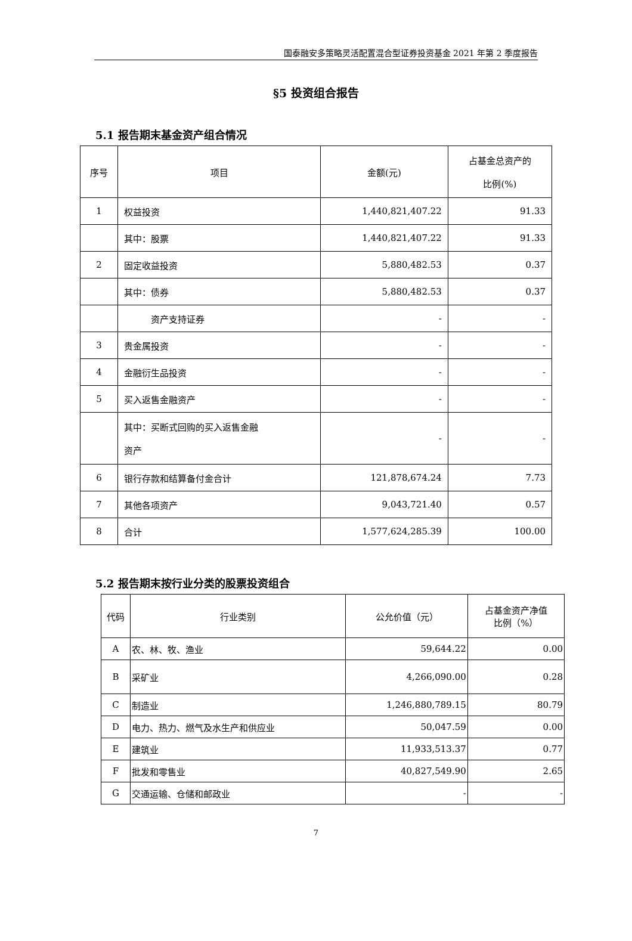国泰融安多策略灵活配置混合型证券投资基金 2021 年第 2 季度报告
§5 投资组合报告
5.1 报告期末基金资产组合情况
| 序号 | 项目 | 金额(元) | 占基金总资产的 比例(%) |
| --- | --- | --- | --- |
| 1 | 权益投资 | 1,440,821,407.22 | 91.33 |
| | 其中：股票 | 1,440,821,407.22 | 91.33 |
| 2 | 固定收益投资 | 5,880,482.53 | 0.37 |
| | 其中：债券 | 5,880,482.53 | 0.37 |
| | 资产支持证券 | - | - |
| 3 | 贵金属投资 | - | - |
| 4 | 金融衍生品投资 | - | - |
| 5 | 买入返售金融资产 | - | - |
| | 其中：买断式回购的买入返售金融 资产 | - | - |
| 6 | 银行存款和结算备付金合计 | 121,878,674.24 | 7.73 |
| 7 | 其他各项资产 | 9,043,721.40 | 0.57 |
| 8 | 合计 | 1,577,624,285.39 | 100.00 |
5.2 报告期末按行业分类的股票投资组合
| 代码 | 行业类别 | 公允价值（元） | 占基金资产净值 比例（%） |
| --- | --- | --- | --- |
| A | 农、林、牧、渔业 | 59,644.22 | 0.00 |
| B | 采矿业 | 4,266,090.00 | 0.28 |
| C | 制造业 | 1,246,880,789.15 | 80.79 |
| D | 电力、热力、燃气及水生产和供应业 | 50,047.59 | 0.00 |
| E | 建筑业 | 11,933,513.37 | 0.77 |
| F | 批发和零售业 | 40,827,549.90 | 2.65 |
| G | 交通运输、仓储和邮政业 | - | - |
7